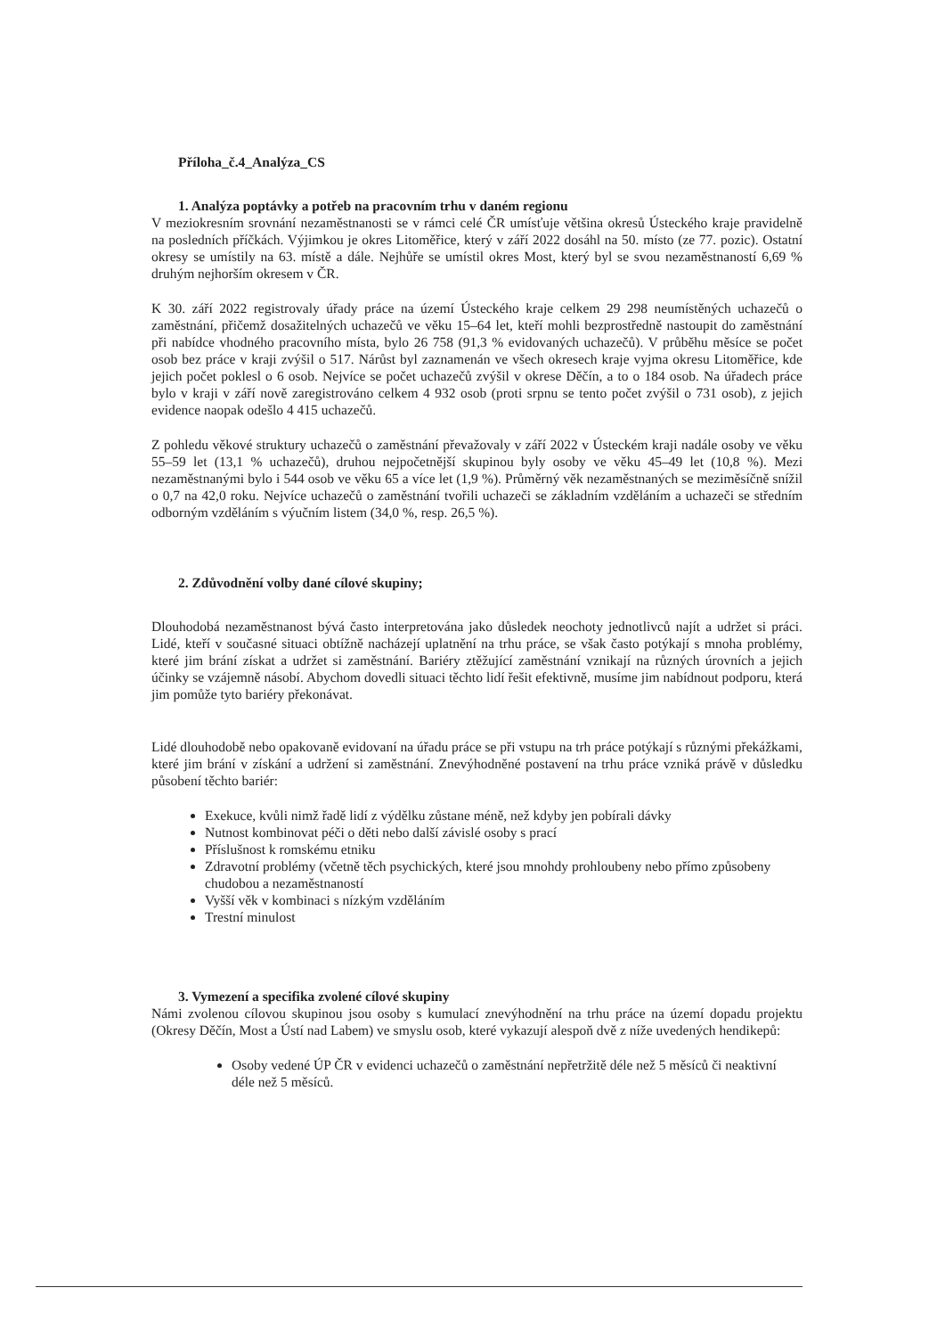Příloha_č.4_Analýza_CS
1. Analýza poptávky a potřeb na pracovním trhu v daném regionu
V meziokresním srovnání nezaměstnanosti se v rámci celé ČR umísťuje většina okresů Ústeckého kraje pravidelně na posledních příčkách. Výjimkou je okres Litoměřice, který v září 2022 dosáhl na 50. místo (ze 77. pozic). Ostatní okresy se umístily na 63. místě a dále. Nejhůře se umístil okres Most, který byl se svou nezaměstnaností 6,69 % druhým nejhorším okresem v ČR.
K 30. září 2022 registrovaly úřady práce na území Ústeckého kraje celkem 29 298 neumístěných uchazečů o zaměstnání, přičemž dosažitelných uchazečů ve věku 15–64 let, kteří mohli bezprostředně nastoupit do zaměstnání při nabídce vhodného pracovního místa, bylo 26 758 (91,3 % evidovaných uchazečů). V průběhu měsíce se počet osob bez práce v kraji zvýšil o 517. Nárůst byl zaznamenán ve všech okresech kraje vyjma okresu Litoměřice, kde jejich počet poklesl o 6 osob. Nejvíce se počet uchazečů zvýšil v okrese Děčín, a to o 184 osob. Na úřadech práce bylo v kraji v září nově zaregistrováno celkem 4 932 osob (proti srpnu se tento počet zvýšil o 731 osob), z jejich evidence naopak odešlo 4 415 uchazečů.
Z pohledu věkové struktury uchazečů o zaměstnání převažovaly v září 2022 v Ústeckém kraji nadále osoby ve věku 55–59 let (13,1 % uchazečů), druhou nejpočetnější skupinou byly osoby ve věku 45–49 let (10,8 %). Mezi nezaměstnanými bylo i 544 osob ve věku 65 a více let (1,9 %). Průměrný věk nezaměstnaných se meziměsíčně snížil o 0,7 na 42,0 roku. Nejvíce uchazečů o zaměstnání tvořili uchazeči se základním vzděláním a uchazeči se středním odborným vzděláním s výučním listem (34,0 %, resp. 26,5 %).
2. Zdůvodnění volby dané cílové skupiny;
Dlouhodobá nezaměstnanost bývá často interpretována jako důsledek neochoty jednotlivců najít a udržet si práci. Lidé, kteří v současné situaci obtížně nacházejí uplatnění na trhu práce, se však často potýkají s mnoha problémy, které jim brání získat a udržet si zaměstnání. Bariéry ztěžující zaměstnání vznikají na různých úrovních a jejich účinky se vzájemně násobí. Abychom dovedli situaci těchto lidí řešit efektivně, musíme jim nabídnout podporu, která jim pomůže tyto bariéry překonávat.
Lidé dlouhodobě nebo opakovaně evidovaní na úřadu práce se při vstupu na trh práce potýkají s různými překážkami, které jim brání v získání a udržení si zaměstnání. Znevýhodněné postavení na trhu práce vzniká právě v důsledku působení těchto bariér:
Exekuce, kvůli nimž řadě lidí z výdělku zůstane méně, než kdyby jen pobírali dávky
Nutnost kombinovat péči o děti nebo další závislé osoby s prací
Příslušnost k romskému etniku
Zdravotní problémy (včetně těch psychických, které jsou mnohdy prohloubeny nebo přímo způsobeny chudobou a nezaměstnaností
Vyšší věk v kombinaci s nízkým vzděláním
Trestní minulost
3. Vymezení a specifika zvolené cílové skupiny
Námi zvolenou cílovou skupinou jsou osoby s kumulací znevýhodnění na trhu práce na území dopadu projektu (Okresy Děčín, Most a Ústí nad Labem) ve smyslu osob, které vykazují alespoň dvě z níže uvedených hendikepů:
Osoby vedené ÚP ČR v evidenci uchazečů o zaměstnání nepřetržitě déle než 5 měsíců či neaktivní déle než 5 měsíců.